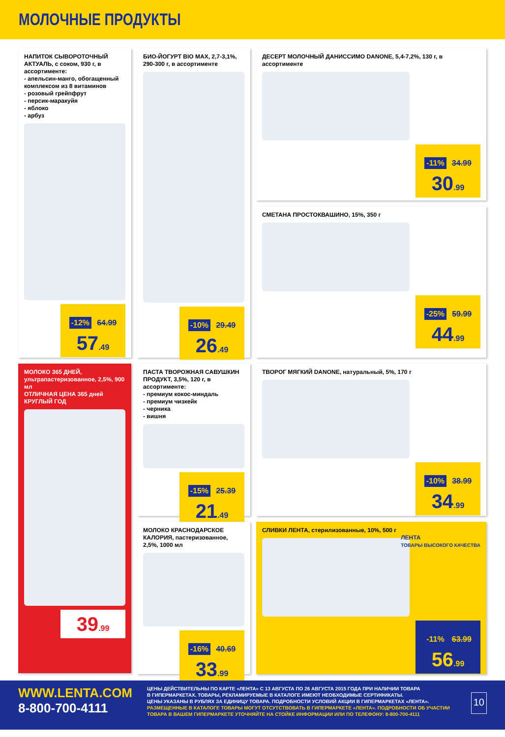МОЛОЧНЫЕ ПРОДУКТЫ
НАПИТОК СЫВОРОТОЧНЫЙ АКТУАЛЬ, с соком, 930 г, в ассортименте:
- апельсин-манго, обогащенный комплексом из 8 витаминов
- розовый грейпфрут
- персик-маракуйя
- яблоко
- арбуз
-12% 64.99
57.49
БИО-ЙОГУРТ BIO MAX, 2,7-3,1%, 290-300 г, в ассортименте
-10% 29.49
26.49
ДЕСЕРТ МОЛОЧНЫЙ ДАНИССИМО DANONE, 5,4-7,2%, 130 г, в ассортименте
-11% 34.99
30.99
СМЕТАНА ПРОСТОКВАШИНО, 15%, 350 г
-25% 59.99
44.99
МОЛОКО 365 ДНЕЙ, ультрапастеризованное, 2,5%, 900 мл
ОТЛИЧНАЯ ЦЕНА 365 дней КРУГЛЫЙ ГОД
39.99
ПАСТА ТВОРОЖНАЯ САВУШКИН ПРОДУКТ, 3,5%, 120 г, в ассортименте:
- премиум кокос-миндаль
- премиум чизкейк
- черника
- вишня
-15% 25.39
21.49
ТВОРОГ МЯГКИЙ DANONE, натуральный, 5%, 170 г
-10% 38.99
34.99
МОЛОКО КРАСНОДАРСКОЕ КАЛОРИЯ, пастеризованное, 2,5%, 1000 мл
-16% 40.69
33.99
СЛИВКИ ЛЕНТА, стерилизованные, 10%, 500 г
ЛЕНТА
ТОВАРЫ ВЫСОКОГО КАЧЕСТВА
-11% 63.99
56.99
WWW.LENTA.COM
8-800-700-4111
ЦЕНЫ ДЕЙСТВИТЕЛЬНЫ ПО КАРТЕ «ЛЕНТА» С 13 АВГУСТА ПО 26 АВГУСТА 2015 ГОДА ПРИ НАЛИЧИИ ТОВАРА
В ГИПЕРМАРКЕТАХ. ТОВАРЫ, РЕКЛАМИРУЕМЫЕ В КАТАЛОГЕ ИМЕЮТ НЕОБХОДИМЫЕ СЕРТИФИКАТЫ.
ЦЕНЫ УКАЗАНЫ В РУБЛЯХ ЗА ЕДИНИЦУ ТОВАРА. ПОДРОБНОСТИ УСЛОВИЙ АКЦИИ В ГИПЕРМАРКЕТАХ «ЛЕНТА».
РАЗМЕЩЕННЫЕ В КАТАЛОГЕ ТОВАРЫ МОГУТ ОТСУТСТВОВАТЬ В ГИПЕРМАРКЕТЕ «ЛЕНТА». ПОДРОБНОСТИ ОБ УЧАСТИИ
ТОВАРА В ВАШЕМ ГИПЕРМАРКЕТЕ УТОЧНЯЙТЕ НА СТОЙКЕ ИНФОРМАЦИИ ИЛИ ПО ТЕЛЕФОНУ: 8-800-700-4111
10